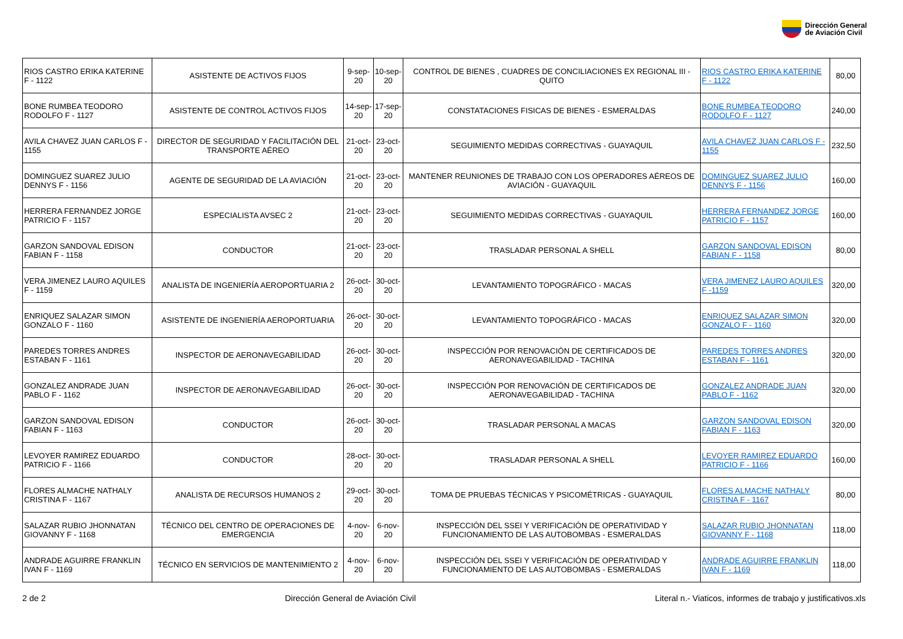Dirección General
de Aviación Civil
| RIOS CASTRO ERIKA KATERINE F - 1122 | ASISTENTE DE ACTIVOS FIJOS | 9-sep-20 | 10-sep-20 | CONTROL DE BIENES , CUADRES DE CONCILIACIONES EX REGIONAL III - QUITO | RIOS CASTRO ERIKA KATERINE F - 1122 | 80,00 |
| BONE RUMBEA TEODORO RODOLFO F - 1127 | ASISTENTE DE CONTROL ACTIVOS FIJOS | 14-sep-20 | 17-sep-20 | CONSTATACIONES FISICAS DE BIENES - ESMERALDAS | BONE RUMBEA TEODORO RODOLFO F - 1127 | 240,00 |
| AVILA CHAVEZ JUAN CARLOS F - 1155 | DIRECTOR DE SEGURIDAD Y FACILITACIÓN DEL TRANSPORTE AÉREO | 21-oct-20 | 23-oct-20 | SEGUIMIENTO MEDIDAS CORRECTIVAS - GUAYAQUIL | AVILA CHAVEZ JUAN CARLOS F - 1155 | 232,50 |
| DOMINGUEZ SUAREZ JULIO DENNYS F - 1156 | AGENTE DE SEGURIDAD DE LA AVIACIÓN | 21-oct-20 | 23-oct-20 | MANTENER REUNIONES DE TRABAJO CON LOS OPERADORES AÉREOS DE AVIACIÓN - GUAYAQUIL | DOMINGUEZ SUAREZ JULIO DENNYS F - 1156 | 160,00 |
| HERRERA FERNANDEZ JORGE PATRICIO F - 1157 | ESPECIALISTA AVSEC 2 | 21-oct-20 | 23-oct-20 | SEGUIMIENTO MEDIDAS CORRECTIVAS - GUAYAQUIL | HERRERA FERNANDEZ JORGE PATRICIO F - 1157 | 160,00 |
| GARZON SANDOVAL EDISON FABIAN F - 1158 | CONDUCTOR | 21-oct-20 | 23-oct-20 | TRASLADAR PERSONAL A SHELL | GARZON SANDOVAL EDISON FABIAN F - 1158 | 80,00 |
| VERA JIMENEZ LAURO AQUILES F - 1159 | ANALISTA DE INGENIERÍA AEROPORTUARIA 2 | 26-oct-20 | 30-oct-20 | LEVANTAMIENTO TOPOGRÁFICO - MACAS | VERA JIMENEZ LAURO AQUILES F -1159 | 320,00 |
| ENRIQUEZ SALAZAR SIMON GONZALO F - 1160 | ASISTENTE DE INGENIERÍA AEROPORTUARIA | 26-oct-20 | 30-oct-20 | LEVANTAMIENTO TOPOGRÁFICO - MACAS | ENRIQUEZ SALAZAR SIMON GONZALO F - 1160 | 320,00 |
| PAREDES TORRES ANDRES ESTABAN F - 1161 | INSPECTOR DE AERONAVEGABILIDAD | 26-oct-20 | 30-oct-20 | INSPECCIÓN POR RENOVACIÓN DE CERTIFICADOS DE AERONAVEGABILIDAD - TACHINA | PAREDES TORRES ANDRES ESTABAN F - 1161 | 320,00 |
| GONZALEZ ANDRADE JUAN PABLO F - 1162 | INSPECTOR DE AERONAVEGABILIDAD | 26-oct-20 | 30-oct-20 | INSPECCIÓN POR RENOVACIÓN DE CERTIFICADOS DE AERONAVEGABILIDAD - TACHINA | GONZALEZ ANDRADE JUAN PABLO F - 1162 | 320,00 |
| GARZON SANDOVAL EDISON FABIAN F - 1163 | CONDUCTOR | 26-oct-20 | 30-oct-20 | TRASLADAR PERSONAL A MACAS | GARZON SANDOVAL EDISON FABIAN F - 1163 | 320,00 |
| LEVOYER RAMIREZ EDUARDO PATRICIO F - 1166 | CONDUCTOR | 28-oct-20 | 30-oct-20 | TRASLADAR PERSONAL A SHELL | LEVOYER RAMIREZ EDUARDO PATRICIO F - 1166 | 160,00 |
| FLORES ALMACHE NATHALY CRISTINA F - 1167 | ANALISTA DE RECURSOS HUMANOS 2 | 29-oct-20 | 30-oct-20 | TOMA DE PRUEBAS TÉCNICAS Y PSICOMÉTRICAS - GUAYAQUIL | FLORES ALMACHE NATHALY CRISTINA F - 1167 | 80,00 |
| SALAZAR RUBIO JHONNATAN GIOVANNY F - 1168 | TÉCNICO DEL CENTRO DE OPERACIONES DE EMERGENCIA | 4-nov-20 | 6-nov-20 | INSPECCIÓN DEL SSEI Y VERIFICACIÓN DE OPERATIVIDAD Y FUNCIONAMIENTO DE LAS AUTOBOMBAS - ESMERALDAS | SALAZAR RUBIO JHONNATAN GIOVANNY F - 1168 | 118,00 |
| ANDRADE AGUIRRE FRANKLIN IVAN F - 1169 | TÉCNICO EN SERVICIOS DE MANTENIMIENTO 2 | 4-nov-20 | 6-nov-20 | INSPECCIÓN DEL SSEI Y VERIFICACIÓN DE OPERATIVIDAD Y FUNCIONAMIENTO DE LAS AUTOBOMBAS - ESMERALDAS | ANDRADE AGUIRRE FRANKLIN IVAN F - 1169 | 118,00 |
2 de 2 Dirección General de Aviación Civil Literal n.- Viaticos, informes de trabajo y justificativos.xls